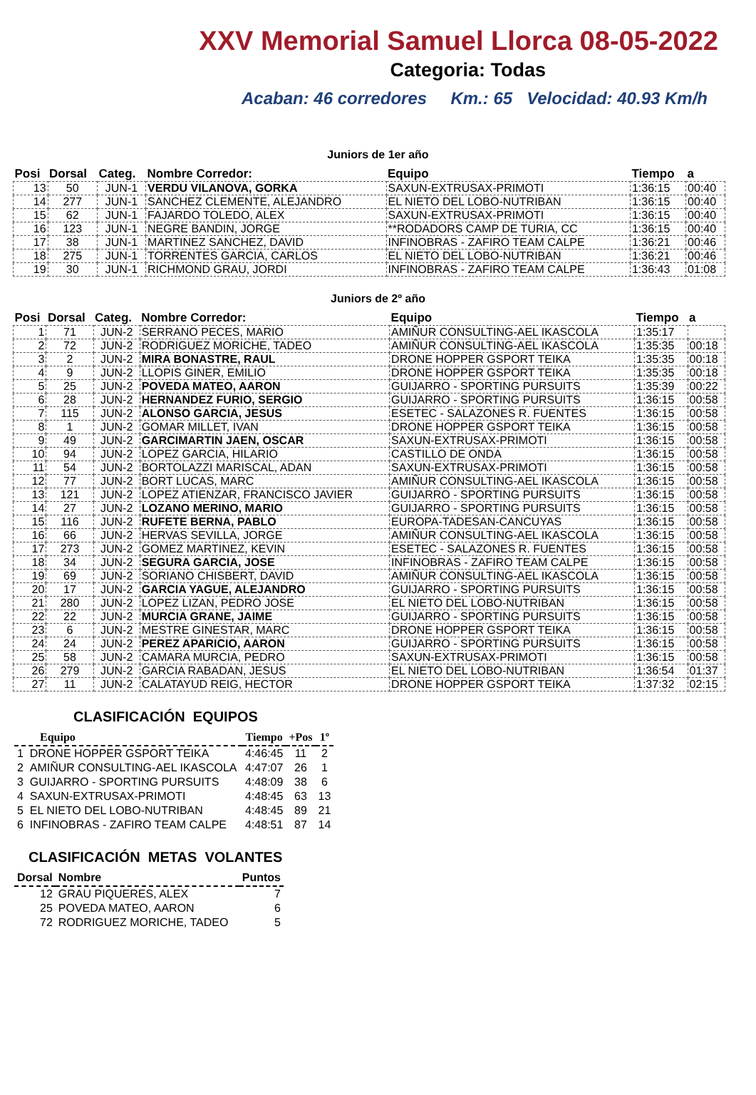XXV Memorial Samuel Llorca 08-05-2022
Categoria: Todas
Acaban: 46 corredores Km.: 65 Velocidad: 40.93 Km/h
Juniors de 1er año
| Posi | Dorsal | Categ. | Nombre Corredor: | Equipo | Tiempo | a |
| --- | --- | --- | --- | --- | --- | --- |
| 13 | 50 | JUN-1 | VERDU VILANOVA, GORKA | SAXUN-EXTRUSAX-PRIMOTI | 1:36:15 | 00:40 |
| 14 | 277 | JUN-1 | SANCHEZ CLEMENTE, ALEJANDRO | EL NIETO DEL LOBO-NUTRIBAN | 1:36:15 | 00:40 |
| 15 | 62 | JUN-1 | FAJARDO TOLEDO, ALEX | SAXUN-EXTRUSAX-PRIMOTI | 1:36:15 | 00:40 |
| 16 | 123 | JUN-1 | NEGRE BANDIN, JORGE | **RODADORS CAMP DE TURIA, CC | 1:36:15 | 00:40 |
| 17 | 38 | JUN-1 | MARTINEZ SANCHEZ, DAVID | INFINOBRAS - ZAFIRO TEAM CALPE | 1:36:21 | 00:46 |
| 18 | 275 | JUN-1 | TORRENTES GARCIA, CARLOS | EL NIETO DEL LOBO-NUTRIBAN | 1:36:21 | 00:46 |
| 19 | 30 | JUN-1 | RICHMOND GRAU, JORDI | INFINOBRAS - ZAFIRO TEAM CALPE | 1:36:43 | 01:08 |
Juniors de 2º año
| Posi | Dorsal | Categ. | Nombre Corredor: | Equipo | Tiempo | a |
| --- | --- | --- | --- | --- | --- | --- |
| 1 | 71 | JUN-2 | SERRANO PECES, MARIO | AMIÑUR CONSULTING-AEL IKASCOLA | 1:35:17 | |
| 2 | 72 | JUN-2 | RODRIGUEZ MORICHE, TADEO | AMIÑUR CONSULTING-AEL IKASCOLA | 1:35:35 | 00:18 |
| 3 | 2 | JUN-2 | MIRA BONASTRE, RAUL | DRONE HOPPER GSPORT TEIKA | 1:35:35 | 00:18 |
| 4 | 9 | JUN-2 | LLOPIS GINER, EMILIO | DRONE HOPPER GSPORT TEIKA | 1:35:35 | 00:18 |
| 5 | 25 | JUN-2 | POVEDA MATEO, AARON | GUIJARRO - SPORTING PURSUITS | 1:35:39 | 00:22 |
| 6 | 28 | JUN-2 | HERNANDEZ FURIO, SERGIO | GUIJARRO - SPORTING PURSUITS | 1:36:15 | 00:58 |
| 7 | 115 | JUN-2 | ALONSO GARCIA, JESUS | ESETEC - SALAZONES R. FUENTES | 1:36:15 | 00:58 |
| 8 | 1 | JUN-2 | GOMAR MILLET, IVAN | DRONE HOPPER GSPORT TEIKA | 1:36:15 | 00:58 |
| 9 | 49 | JUN-2 | GARCIMARTIN JAEN, OSCAR | SAXUN-EXTRUSAX-PRIMOTI | 1:36:15 | 00:58 |
| 10 | 94 | JUN-2 | LOPEZ GARCIA, HILARIO | CASTILLO DE ONDA | 1:36:15 | 00:58 |
| 11 | 54 | JUN-2 | BORTOLAZZI MARISCAL, ADAN | SAXUN-EXTRUSAX-PRIMOTI | 1:36:15 | 00:58 |
| 12 | 77 | JUN-2 | BORT LUCAS, MARC | AMIÑUR CONSULTING-AEL IKASCOLA | 1:36:15 | 00:58 |
| 13 | 121 | JUN-2 | LOPEZ ATIENZAR, FRANCISCO JAVIER | GUIJARRO - SPORTING PURSUITS | 1:36:15 | 00:58 |
| 14 | 27 | JUN-2 | LOZANO MERINO, MARIO | GUIJARRO - SPORTING PURSUITS | 1:36:15 | 00:58 |
| 15 | 116 | JUN-2 | RUFETE BERNA, PABLO | EUROPA-TADESAN-CANCUYAS | 1:36:15 | 00:58 |
| 16 | 66 | JUN-2 | HERVAS SEVILLA, JORGE | AMIÑUR CONSULTING-AEL IKASCOLA | 1:36:15 | 00:58 |
| 17 | 273 | JUN-2 | GOMEZ MARTINEZ, KEVIN | ESETEC - SALAZONES R. FUENTES | 1:36:15 | 00:58 |
| 18 | 34 | JUN-2 | SEGURA GARCIA, JOSE | INFINOBRAS - ZAFIRO TEAM CALPE | 1:36:15 | 00:58 |
| 19 | 69 | JUN-2 | SORIANO CHISBERT, DAVID | AMIÑUR CONSULTING-AEL IKASCOLA | 1:36:15 | 00:58 |
| 20 | 17 | JUN-2 | GARCIA YAGUE, ALEJANDRO | GUIJARRO - SPORTING PURSUITS | 1:36:15 | 00:58 |
| 21 | 280 | JUN-2 | LOPEZ LIZAN, PEDRO JOSE | EL NIETO DEL LOBO-NUTRIBAN | 1:36:15 | 00:58 |
| 22 | 22 | JUN-2 | MURCIA GRANE, JAIME | GUIJARRO - SPORTING PURSUITS | 1:36:15 | 00:58 |
| 23 | 6 | JUN-2 | MESTRE GINESTAR, MARC | DRONE HOPPER GSPORT TEIKA | 1:36:15 | 00:58 |
| 24 | 24 | JUN-2 | PEREZ APARICIO, AARON | GUIJARRO - SPORTING PURSUITS | 1:36:15 | 00:58 |
| 25 | 58 | JUN-2 | CAMARA MURCIA, PEDRO | SAXUN-EXTRUSAX-PRIMOTI | 1:36:15 | 00:58 |
| 26 | 279 | JUN-2 | GARCIA RABADAN, JESUS | EL NIETO DEL LOBO-NUTRIBAN | 1:36:54 | 01:37 |
| 27 | 11 | JUN-2 | CALATAYUD REIG, HECTOR | DRONE HOPPER GSPORT TEIKA | 1:37:32 | 02:15 |
CLASIFICACIÓN EQUIPOS
| Equipo | Tiempo | +Pos | 1º |
| --- | --- | --- | --- |
| 1 DRONE HOPPER GSPORT TEIKA | 4:46:45 | 11 | 2 |
| 2 AMIÑUR CONSULTING-AEL IKASCOLA | 4:47:07 | 26 | 1 |
| 3 GUIJARRO - SPORTING PURSUITS | 4:48:09 | 38 | 6 |
| 4 SAXUN-EXTRUSAX-PRIMOTI | 4:48:45 | 63 | 13 |
| 5 EL NIETO DEL LOBO-NUTRIBAN | 4:48:45 | 89 | 21 |
| 6 INFINOBRAS - ZAFIRO TEAM CALPE | 4:48:51 | 87 | 14 |
CLASIFICACIÓN METAS VOLANTES
| Dorsal | Nombre | Puntos |
| --- | --- | --- |
| 12 | GRAU PIQUERES, ALEX | 7 |
| 25 | POVEDA MATEO, AARON | 6 |
| 72 | RODRIGUEZ MORICHE, TADEO | 5 |